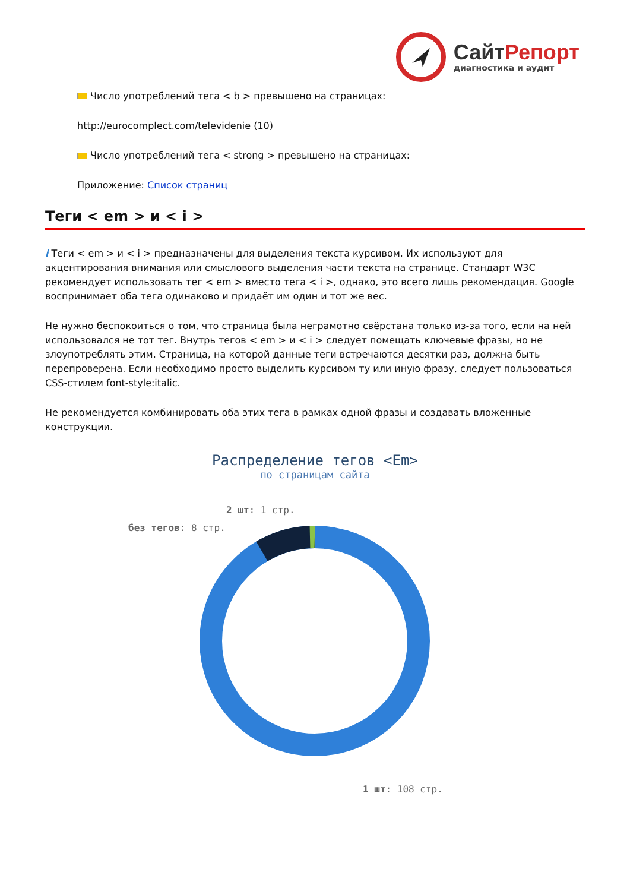Сайт Репорт
диагностика и аудит
Число употреблений тега < b > превышено на страницах:
http://eurocomplect.com/televidenie (10)
Число употреблений тега < strong > превышено на страницах:
Приложение: Список страниц
Теги < em > и < i >
i Теги < em > и < i > предназначены для выделения текста курсивом. Их используют для акцентирования внимания или смыслового выделения части текста на странице. Стандарт W3C рекомендует использовать тег < em > вместо тега < i >, однако, это всего лишь рекомендация. Google воспринимает оба тега одинаково и придаёт им один и тот же вес.
Не нужно беспокоиться о том, что страница была неграмотно свёрстана только из-за того, если на ней использовался не тот тег. Внутрь тегов < em > и < i > следует помещать ключевые фразы, но не злоупотреблять этим. Страница, на которой данные теги встречаются десятки раз, должна быть перепроверена. Если необходимо просто выделить курсивом ту или иную фразу, следует пользоваться CSS-стилем font-style:italic.
Не рекомендуется комбинировать оба этих тега в рамках одной фразы и создавать вложенные конструкции.
Распределение тегов <Em>
по страницам сайта
2 шт: 1 стр.
без тегов: 8 стр.
1 шт: 108 стр.